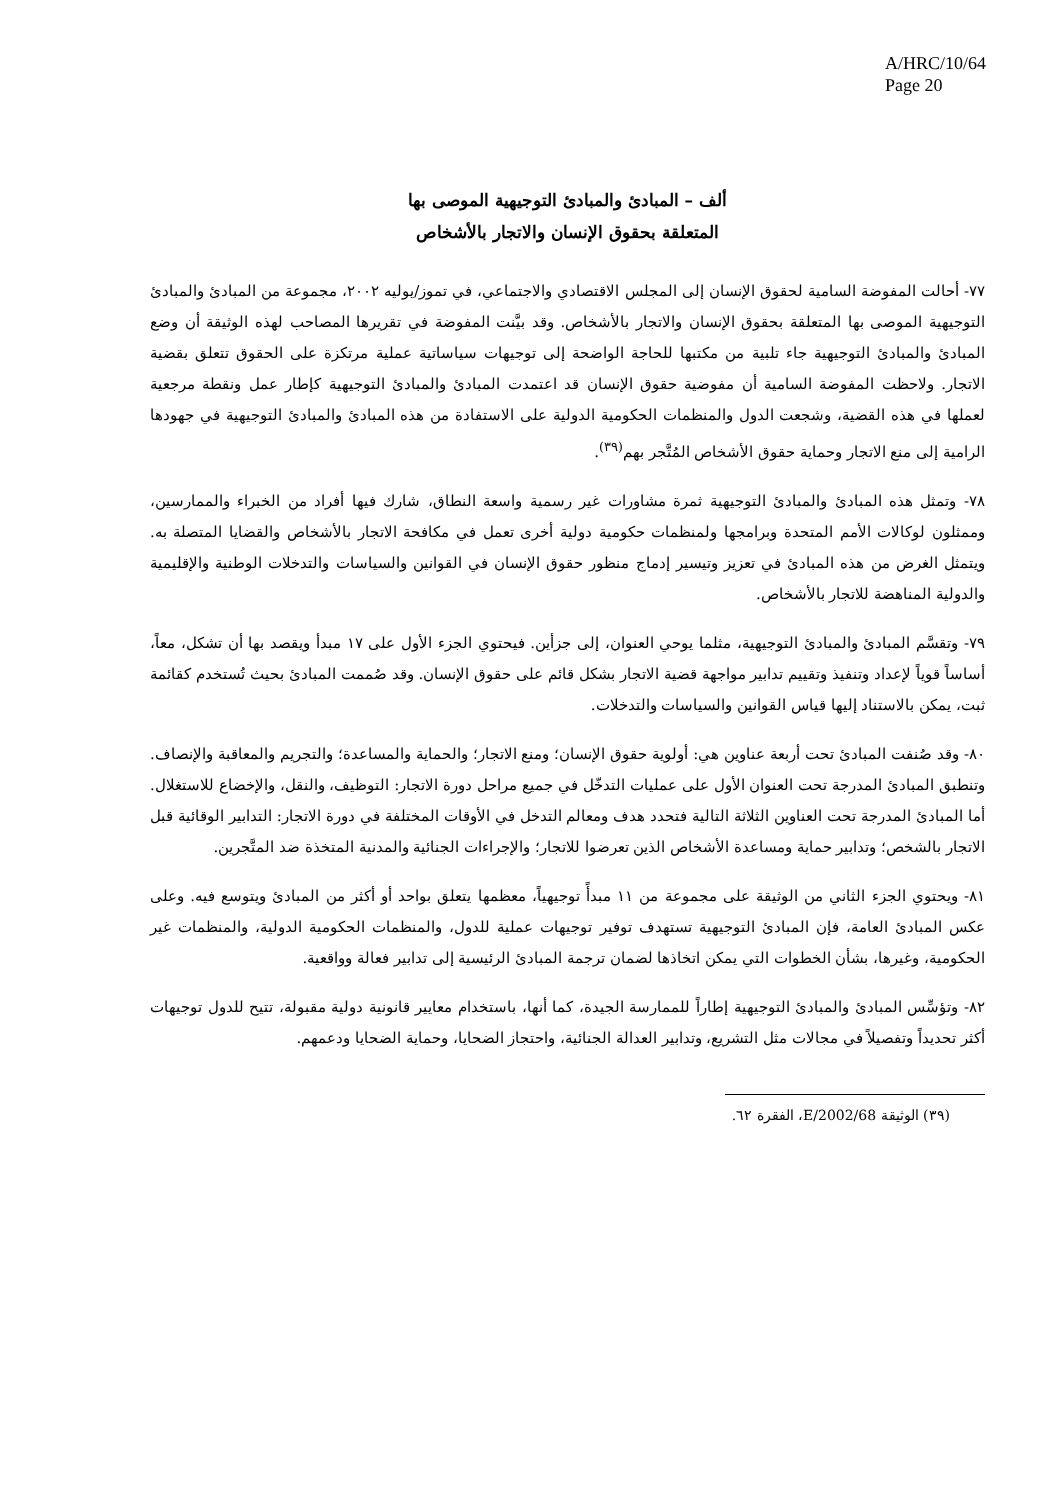A/HRC/10/64
Page 20
ألف – المبادئ والمبادئ التوجيهية الموصى بها
المتعلقة بحقوق الإنسان والاتجار بالأشخاص
٧٧- أحالت المفوضة السامية لحقوق الإنسان إلى المجلس الاقتصادي والاجتماعي، في تموز/يوليه ٢٠٠٢، مجموعة من المبادئ والمبادئ التوجيهية الموصى بها المتعلقة بحقوق الإنسان والاتجار بالأشخاص. وقد بيَّنت المفوضة في تقريرها المصاحب لهذه الوثيقة أن وضع المبادئ والمبادئ التوجيهية جاء تلبية من مكتبها للحاجة الواضحة إلى توجيهات سياساتية عملية مرتكزة على الحقوق تتعلق بقضية الاتجار. ولاحظت المفوضة السامية أن مفوضية حقوق الإنسان قد اعتمدت المبادئ والمبادئ التوجيهية كإطار عمل ونقطة مرجعية لعملها في هذه القضية، وشجعت الدول والمنظمات الحكومية الدولية على الاستفادة من هذه المبادئ والمبادئ التوجيهية في جهودها الرامية إلى منع الاتجار وحماية حقوق الأشخاص المُتَّجر بهم<sup>(٣٩)</sup>.
٧٨- وتمثل هذه المبادئ والمبادئ التوجيهية ثمرة مشاورات غير رسمية واسعة النطاق، شارك فيها أفراد من الخبراء والممارسين، وممثلون لوكالات الأمم المتحدة وبرامجها ولمنظمات حكومية دولية أخرى تعمل في مكافحة الاتجار بالأشخاص والقضايا المتصلة به. ويتمثل الغرض من هذه المبادئ في تعزيز وتيسير إدماج منظور حقوق الإنسان في القوانين والسياسات والتدخلات الوطنية والإقليمية والدولية المناهضة للاتجار بالأشخاص.
٧٩- وتقسَّم المبادئ والمبادئ التوجيهية، مثلما يوحي العنوان، إلى جزأين. فيحتوي الجزء الأول على ١٧ مبدأ ويقصد بها أن تشكل، معاً، أساساً قوياً لإعداد وتنفيذ وتقييم تدابير مواجهة قضية الاتجار بشكل قائم على حقوق الإنسان. وقد صُممت المبادئ بحيث تُستخدم كقائمة ثبت، يمكن بالاستناد إليها قياس القوانين والسياسات والتدخلات.
٨٠- وقد صُنفت المبادئ تحت أربعة عناوين هي: أولوية حقوق الإنسان؛ ومنع الاتجار؛ والحماية والمساعدة؛ والتجريم والمعاقبة والإنصاف. وتنطبق المبادئ المدرجة تحت العنوان الأول على عمليات التدخّل في جميع مراحل دورة الاتجار: التوظيف، والنقل، والإخضاع للاستغلال. أما المبادئ المدرجة تحت العناوين الثلاثة التالية فتحدد هدف ومعالم التدخل في الأوقات المختلفة في دورة الاتجار: التدابير الوقائية قبل الاتجار بالشخص؛ وتدابير حماية ومساعدة الأشخاص الذين تعرضوا للاتجار؛ والإجراءات الجنائية والمدنية المتخذة ضد المتَّجرين.
٨١- ويحتوي الجزء الثاني من الوثيقة على مجموعة من ١١ مبدأً توجيهياً، معظمها يتعلق بواحد أو أكثر من المبادئ ويتوسع فيه. وعلى عكس المبادئ العامة، فإن المبادئ التوجيهية تستهدف توفير توجيهات عملية للدول، والمنظمات الحكومية الدولية، والمنظمات غير الحكومية، وغيرها، بشأن الخطوات التي يمكن اتخاذها لضمان ترجمة المبادئ الرئيسية إلى تدابير فعالة وواقعية.
٨٢- وتؤسِّس المبادئ والمبادئ التوجيهية إطاراً للممارسة الجيدة، كما أنها، باستخدام معايير قانونية دولية مقبولة، تتيح للدول توجيهات أكثر تحديداً وتفصيلاً في مجالات مثل التشريع، وتدابير العدالة الجنائية، واحتجاز الضحايا، وحماية الضحايا ودعمهم.
(٣٩) الوثيقة E/2002/68، الفقرة ٦٢.